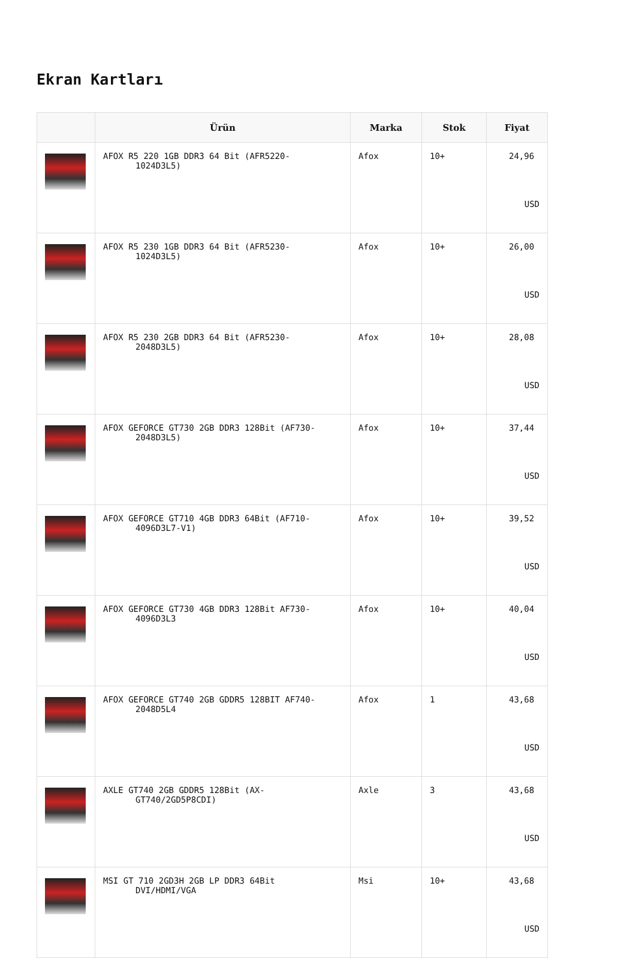Ekran Kartları
| | Ürün | Marka | Stok | Fiyat |
| --- | --- | --- | --- | --- |
| | AFOX R5 220 1GB DDR3 64 Bit (AFR5220- 1024D3L5) | Afox | 10+ | 24,96 USD |
| | AFOX R5 230 1GB DDR3 64 Bit (AFR5230- 1024D3L5) | Afox | 10+ | 26,00 USD |
| | AFOX R5 230 2GB DDR3 64 Bit (AFR5230- 2048D3L5) | Afox | 10+ | 28,08 USD |
| | AFOX GEFORCE GT730 2GB DDR3 128Bit (AF730- 2048D3L5) | Afox | 10+ | 37,44 USD |
| | AFOX GEFORCE GT710 4GB DDR3 64Bit (AF710- 4096D3L7-V1) | Afox | 10+ | 39,52 USD |
| | AFOX GEFORCE GT730 4GB DDR3 128Bit AF730- 4096D3L3 | Afox | 10+ | 40,04 USD |
| | AFOX GEFORCE GT740 2GB GDDR5 128BIT AF740- 2048D5L4 | Afox | 1 | 43,68 USD |
| | AXLE GT740 2GB GDDR5 128Bit (AX- GT740/2GD5P8CDI) | Axle | 3 | 43,68 USD |
| | MSI GT 710 2GD3H 2GB LP DDR3 64Bit DVI/HDMI/VGA | Msi | 10+ | 43,68 USD |